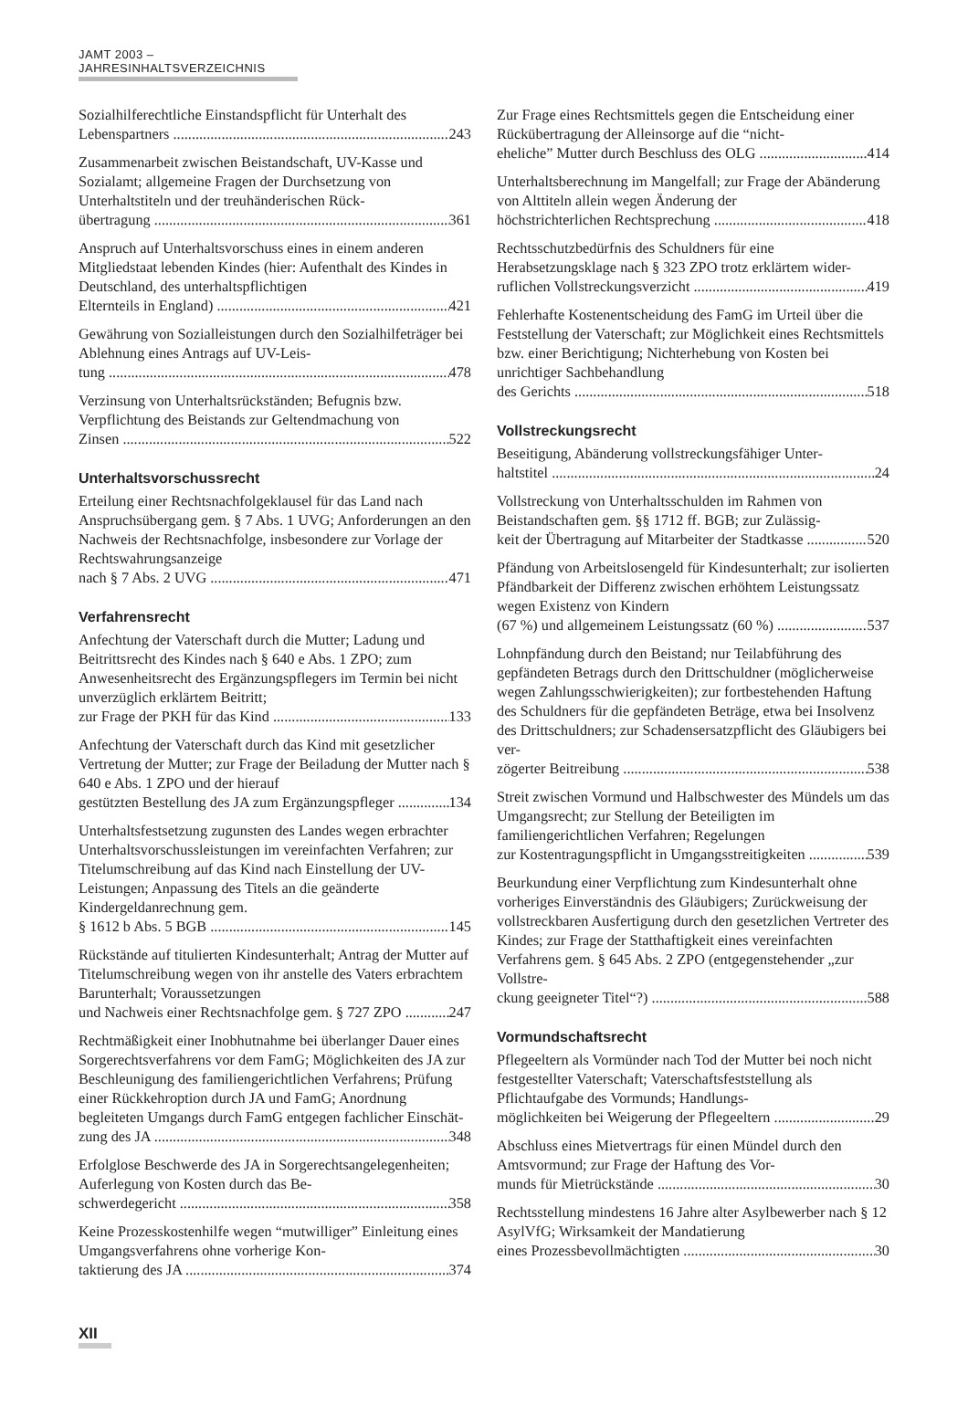JAMT 2003 – JAHRESINHALTSVERZEICHNIS
Sozialhilferechtliche Einstandspflicht für Unterhalt des
Lebenspartners 243
Zusammenarbeit zwischen Beistandschaft, UV-Kasse und Sozialamt; allgemeine Fragen der Durchsetzung von Unterhaltstiteln und der treuhänderischen Rück-
übertragung 361
Anspruch auf Unterhaltsvorschuss eines in einem anderen Mitgliedstaat lebenden Kindes (hier: Aufenthalt des Kindes in Deutschland, des unterhaltspflichtigen
Elternteils in England) 421
Gewährung von Sozialleistungen durch den Sozialhilfeträger bei Ablehnung eines Antrags auf UV-Leis-
tung 478
Verzinsung von Unterhaltsrückständen; Befugnis bzw. Verpflichtung des Beistands zur Geltendmachung von
Zinsen 522
Unterhaltsvorschussrecht
Erteilung einer Rechtsnachfolgeklausel für das Land nach Anspruchsübergang gem. § 7 Abs. 1 UVG; Anforderungen an den Nachweis der Rechtsnachfolge, insbesondere zur Vorlage der Rechtswahrungsanzeige
nach § 7 Abs. 2 UVG 471
Verfahrensrecht
Anfechtung der Vaterschaft durch die Mutter; Ladung und Beitrittsrecht des Kindes nach § 640 e Abs. 1 ZPO; zum Anwesenheitsrecht des Ergänzungspflegers im Termin bei nicht unverzüglich erklärtem Beitritt;
zur Frage der PKH für das Kind 133
Anfechtung der Vaterschaft durch das Kind mit gesetzlicher Vertretung der Mutter; zur Frage der Beiladung der Mutter nach § 640 e Abs. 1 ZPO und der hierauf
gestützten Bestellung des JA zum Ergänzungspfleger 134
Unterhaltsfestsetzung zugunsten des Landes wegen erbrachter Unterhaltsvorschussleistungen im vereinfachten Verfahren; zur Titelumschreibung auf das Kind nach Einstellung der UV-Leistungen; Anpassung des Titels an die geänderte Kindergeldanrechnung gem.
§ 1612 b Abs. 5 BGB 145
Rückstände auf titulierten Kindesunterhalt; Antrag der Mutter auf Titelumschreibung wegen von ihr anstelle des Vaters erbrachtem Barunterhalt; Voraussetzungen
und Nachweis einer Rechtsnachfolge gem. § 727 ZPO 247
Rechtmäßigkeit einer Inobhutnahme bei überlanger Dauer eines Sorgerechtsverfahrens vor dem FamG; Möglichkeiten des JA zur Beschleunigung des familiengerichtlichen Verfahrens; Prüfung einer Rückkehroption durch JA und FamG; Anordnung begleiteten Umgangs durch FamG entgegen fachlicher Einschät-
zung des JA 348
Erfolglose Beschwerde des JA in Sorgerechtsangelegenheiten; Auferlegung von Kosten durch das Be-
schwerdegericht 358
Keine Prozesskostenhilfe wegen “mutwilliger” Einleitung eines Umgangsverfahrens ohne vorherige Kon-
taktierung des JA 374
Zur Frage eines Rechtsmittels gegen die Entscheidung einer Rückübertragung der Alleinsorge auf die “nicht-
eheliche” Mutter durch Beschluss des OLG 414
Unterhaltsberechnung im Mangelfall; zur Frage der Abänderung von Alttiteln allein wegen Änderung der
höchstrichterlichen Rechtsprechung 418
Rechtsschutzbedürfnis des Schuldners für eine Herabsetzungsklage nach § 323 ZPO trotz erklärtem wider-
ruflichen Vollstreckungsverzicht 419
Fehlerhafte Kostenentscheidung des FamG im Urteil über die Feststellung der Vaterschaft; zur Möglichkeit eines Rechtsmittels bzw. einer Berichtigung; Nichterhebung von Kosten bei unrichtiger Sachbehandlung
des Gerichts 518
Vollstreckungsrecht
Beseitigung, Abänderung vollstreckungsfähiger Unter-
haltstitel 24
Vollstreckung von Unterhaltsschulden im Rahmen von Beistandschaften gem. §§ 1712 ff. BGB; zur Zulässig-
keit der Übertragung auf Mitarbeiter der Stadtkasse 520
Pfändung von Arbeitslosengeld für Kindesunterhalt; zur isolierten Pfändbarkeit der Differenz zwischen erhöhtem Leistungssatz wegen Existenz von Kindern
(67 %) und allgemeinem Leistungssatz (60 %) 537
Lohnpfändung durch den Beistand; nur Teilabführung des gepfändeten Betrags durch den Drittschuldner (möglicherweise wegen Zahlungsschwierigkeiten); zur fortbestehenden Haftung des Schuldners für die gepfändeten Beträge, etwa bei Insolvenz des Drittschuldners; zur Schadensersatzpflicht des Gläubigers bei ver-
zögerter Beitreibung 538
Streit zwischen Vormund und Halbschwester des Mündels um das Umgangsrecht; zur Stellung der Beteiligten im familiengerichtlichen Verfahren; Regelungen
zur Kostentragungspflicht in Umgangsstreitigkeiten 539
Beurkundung einer Verpflichtung zum Kindesunterhalt ohne vorheriges Einverständnis des Gläubigers; Zurückweisung der vollstreckbaren Ausfertigung durch den gesetzlichen Vertreter des Kindes; zur Frage der Statthaftigkeit eines vereinfachten Verfahrens gem. § 645 Abs. 2 ZPO (entgegenstehender „zur Vollstre-
ckung geeigneter Titel“?) 588
Vormundschaftsrecht
Pflegeeltern als Vormünder nach Tod der Mutter bei noch nicht festgestellter Vaterschaft; Vaterschaftsfeststellung als Pflichtaufgabe des Vormunds; Handlungs-
möglichkeiten bei Weigerung der Pflegeeltern 29
Abschluss eines Mietvertrags für einen Mündel durch den Amtsvormund; zur Frage der Haftung des Vor-
munds für Mietrückstände 30
Rechtsstellung mindestens 16 Jahre alter Asylbewerber nach § 12 AsylVfG; Wirksamkeit der Mandatierung
eines Prozessbevollmächtigten 30
XII